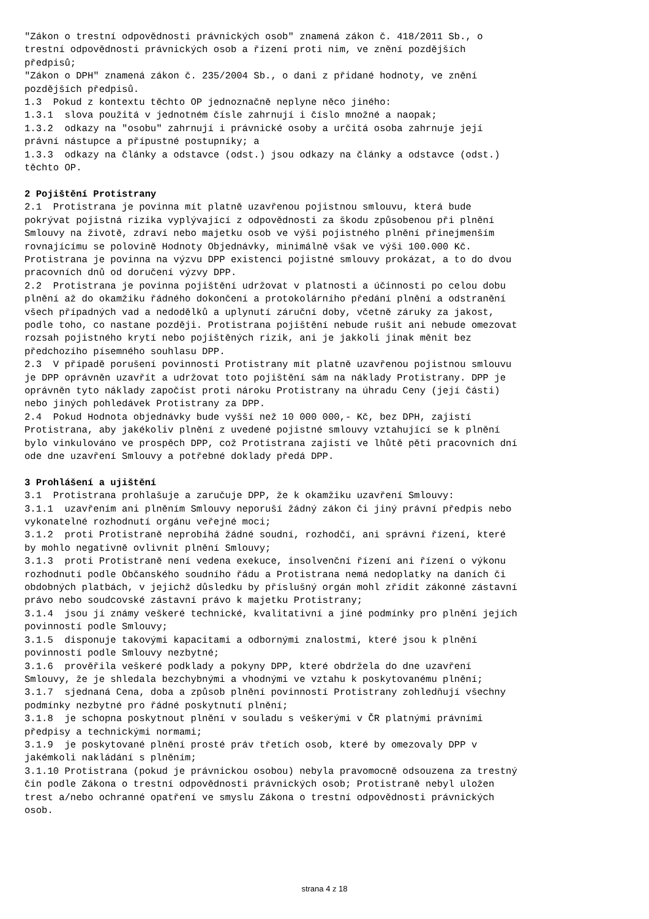"Zákon o trestní odpovědnosti právnických osob" znamená zákon č. 418/2011 Sb., o trestní odpovědnosti právnických osob a řízení proti nim, ve znění pozdějších předpisů; "Zákon o DPH" znamená zákon č. 235/2004 Sb., o dani z přidané hodnoty, ve znění pozdějších předpisů. 1.3 Pokud z kontextu těchto OP jednoznačně neplyne něco jiného: 1.3.1 slova použitá v jednotném čísle zahrnují i číslo množné a naopak; 1.3.2 odkazy na "osobu" zahrnují i právnické osoby a určitá osoba zahrnuje její právní nástupce a přípustné postupníky; a 1.3.3 odkazy na články a odstavce (odst.) jsou odkazy na články a odstavce (odst.) těchto OP. 2 Pojištění Protistrany 2.1 Protistrana je povinna mít platně uzavřenou pojistnou smlouvu, která bude pokrývat pojistná rizika vyplývající z odpovědnosti za škodu způsobenou při plnění Smlouvy na životě, zdraví nebo majetku osob ve výši pojistného plnění přinejmenším rovnajícímu se polovině Hodnoty Objednávky, minimálně však ve výši 100.000 Kč. Protistrana je povinna na výzvu DPP existenci pojistné smlouvy prokázat, a to do dvou pracovních dnů od doručení výzvy DPP. 2.2 Protistrana je povinna pojištění udržovat v platnosti a účinnosti po celou dobu plnění až do okamžiku řádného dokončení a protokolárního předání plnění a odstranění všech případných vad a nedodělků a uplynutí záruční doby, včetně záruky za jakost, podle toho, co nastane později. Protistrana pojištění nebude rušit ani nebude omezovat rozsah pojistného krytí nebo pojištěných rizik, ani je jakkoli jinak měnit bez předchozího písemného souhlasu DPP. 2.3 V případě porušení povinnosti Protistrany mít platně uzavřenou pojistnou smlouvu je DPP oprávněn uzavřít a udržovat toto pojištění sám na náklady Protistrany. DPP je oprávněn tyto náklady započíst proti nároku Protistrany na úhradu Ceny (její části) nebo jiných pohledávek Protistrany za DPP. 2.4 Pokud Hodnota objednávky bude vyšší než 10 000 000,- Kč, bez DPH, zajistí Protistrana, aby jakékoliv plnění z uvedené pojistné smlouvy vztahující se k plnění bylo vinkulováno ve prospěch DPP, což Protistrana zajistí ve lhůtě pěti pracovních dní ode dne uzavření Smlouvy a potřebné doklady předá DPP. 3 Prohlášení a ujištění 3.1 Protistrana prohlašuje a zaručuje DPP, že k okamžiku uzavření Smlouvy: 3.1.1 uzavřením ani plněním Smlouvy neporuší žádný zákon či jiný právní předpis nebo vykonatelné rozhodnutí orgánu veřejné moci; 3.1.2 proti Protistraně neprobíhá žádné soudní, rozhodčí, ani správní řízení, které by mohlo negativně ovlivnit plnění Smlouvy; 3.1.3 proti Protistraně není vedena exekuce, insolvenční řízení ani řízení o výkonu rozhodnutí podle Občanského soudního řádu a Protistrana nemá nedoplatky na daních či obdobných platbách, v jejichž důsledku by příslušný orgán mohl zřídit zákonné zástavní právo nebo soudcovské zástavní právo k majetku Protistrany; 3.1.4 jsou jí známy veškeré technické, kvalitativní a jiné podmínky pro plnění jejích povinností podle Smlouvy; 3.1.5 disponuje takovými kapacitami a odbornými znalostmi, které jsou k plnění povinností podle Smlouvy nezbytné; 3.1.6 prověřila veškeré podklady a pokyny DPP, které obdržela do dne uzavření Smlouvy, že je shledala bezchybnými a vhodnými ve vztahu k poskytovanému plnění; 3.1.7 sjednaná Cena, doba a způsob plnění povinností Protistrany zohledňují všechny podmínky nezbytné pro řádné poskytnutí plnění; 3.1.8 je schopna poskytnout plnění v souladu s veškerými v ČR platnými právními předpisy a technickými normami; 3.1.9 je poskytované plnění prosté práv třetích osob, které by omezovaly DPP v jakémkoli nakládání s plněním; 3.1.10 Protistrana (pokud je právnickou osobou) nebyla pravomocně odsouzena za trestný čin podle Zákona o trestní odpovědnosti právnických osob; Protistraně nebyl uložen trest a/nebo ochranné opatření ve smyslu Zákona o trestní odpovědnosti právnických osob.
strana 4 z 18